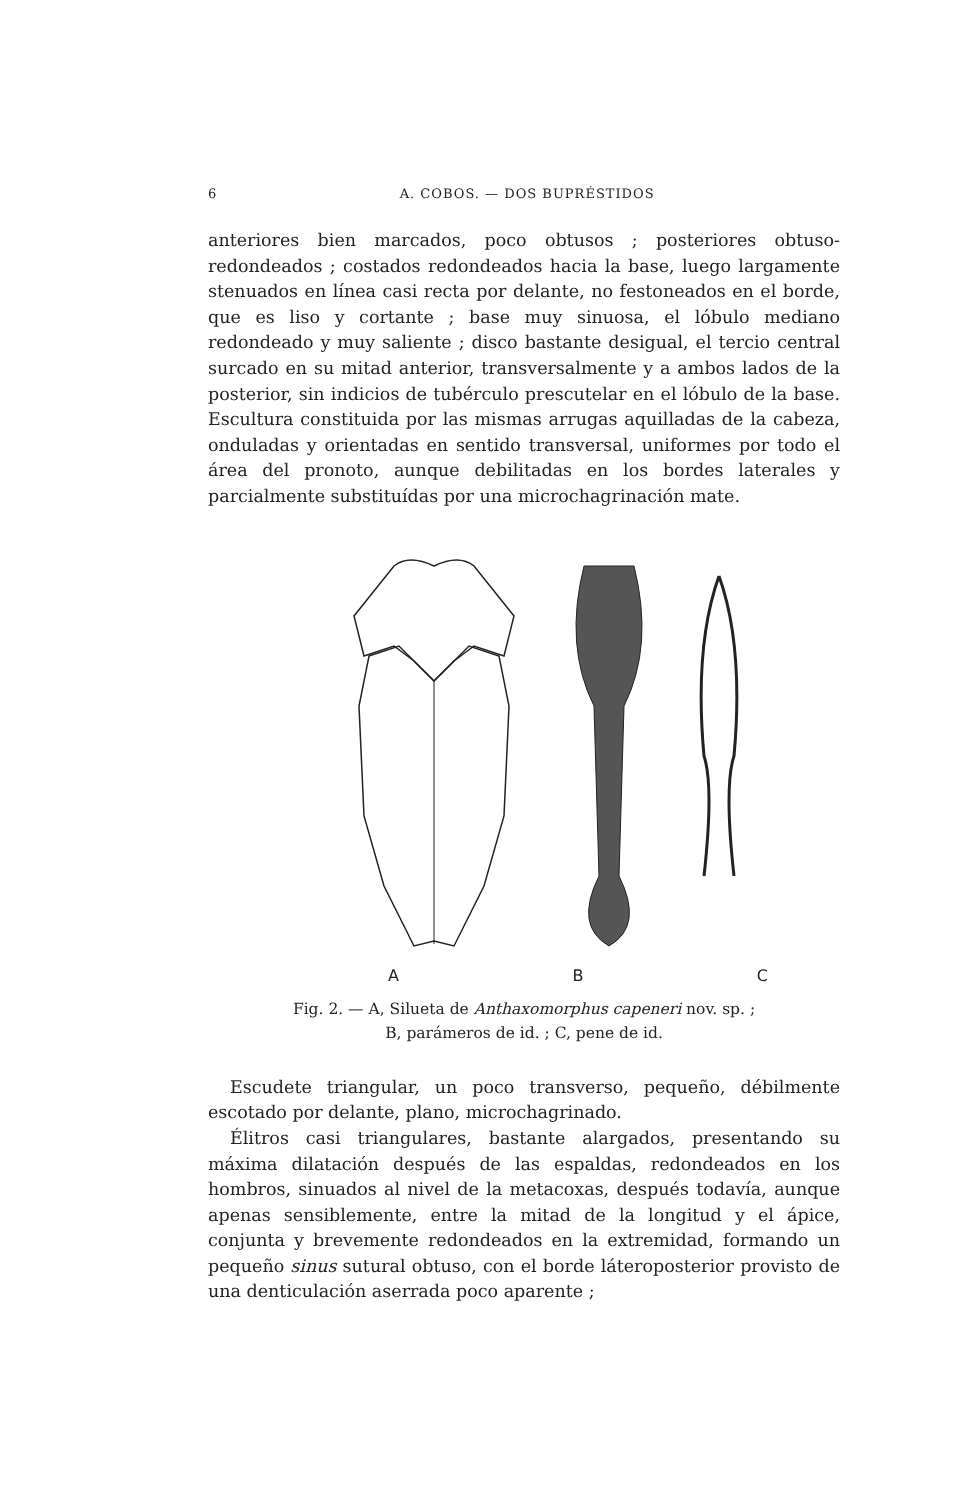6 A. COBOS. — DOS BUPRÉSTIDOS
anteriores bien marcados, poco obtusos ; posteriores obtuso­redondeados ; costados redondeados hacia la base, luego lar­gamente stenuados en línea casi recta por delante, no festo­neados en el borde, que es liso y cortante ; base muy sinuosa, el lóbulo mediano redondeado y muy saliente ; disco bastante desigual, el tercio central surcado en su mitad anterior, trans­versalmente y a ambos lados de la posterior, sin indicios de tubérculo prescutelar en el lóbulo de la base. Escultura consti­tuida por las mismas arrugas aquilladas de la cabeza, onduladas y orientadas en sentido transversal, uniformes por todo el área del pronoto, aunque debilitadas en los bordes laterales y parcialmente substituídas por una microchagrinación mate.
A B C
Fig. 2. — A, Silueta de Anthaxomorphus capeneri nov. sp. ;
B, parámeros de id. ; C, pene de id.
Escudete triangular, un poco transverso, pequeño, débilmente escotado por delante, plano, microchagrinado.
Élitros casi triangulares, bastante alargados, presentando su máxima dilatación después de las espaldas, redondeados en los hombros, sinuados al nivel de la metacoxas, después todavía, aunque apenas sensiblemente, entre la mitad de la longitud y el ápice, conjunta y brevemente redondeados en la extremidad, formando un pequeño sinus sutural obtuso, con el borde látero­posterior provisto de una denticulación aserrada poco aparente ;